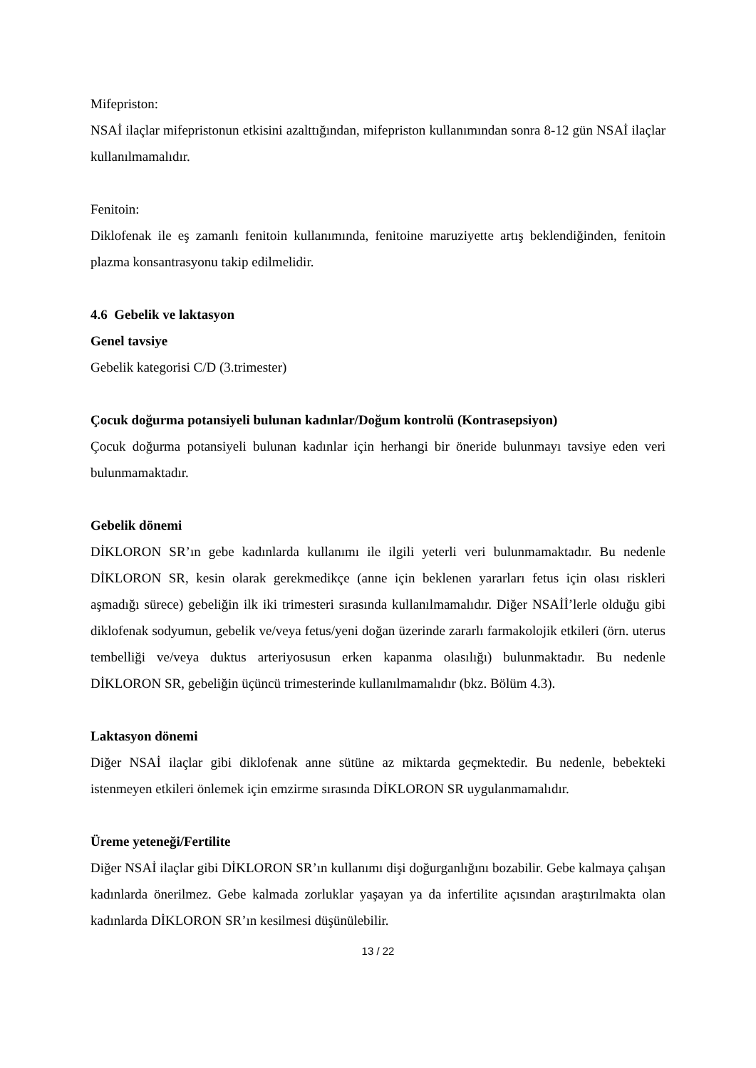Mifepriston:
NSAİ ilaçlar mifepristonun etkisini azalttığından, mifepriston kullanımından sonra 8-12 gün NSAİ ilaçlar kullanılmamalıdır.
Fenitoin:
Diklofenak ile eş zamanlı fenitoin kullanımında, fenitoine maruziyette artış beklendiğinden, fenitoin plazma konsantrasyonu takip edilmelidir.
4.6 Gebelik ve laktasyon
Genel tavsiye
Gebelik kategorisi C/D (3.trimester)
Çocuk doğurma potansiyeli bulunan kadınlar/Doğum kontrolü (Kontrasepsiyon)
Çocuk doğurma potansiyeli bulunan kadınlar için herhangi bir öneride bulunmayı tavsiye eden veri bulunmamaktadır.
Gebelik dönemi
DİKLORON SR’ın gebe kadınlarda kullanımı ile ilgili yeterli veri bulunmamaktadır. Bu nedenle DİKLORON SR, kesin olarak gerekmedikçe (anne için beklenen yararları fetus için olası riskleri aşmadığı sürece) gebeliğin ilk iki trimesteri sırasında kullanılmamalıdır. Diğer NSAİİ’lerle olduğu gibi diklofenak sodyumun, gebelik ve/veya fetus/yeni doğan üzerinde zararlı farmakolojik etkileri (örn. uterus tembelliği ve/veya duktus arteriyosusun erken kapanma olasılığı) bulunmaktadır. Bu nedenle DİKLORON SR, gebeliğin üçüncü trimesterinde kullanılmamalıdır (bkz. Bölüm 4.3).
Laktasyon dönemi
Diğer NSAİ ilaçlar gibi diklofenak anne sütüne az miktarda geçmektedir. Bu nedenle, bebekteki istenmeyen etkileri önlemek için emzirme sırasında DİKLORON SR uygulanmamalıdır.
Üreme yeteneği/Fertilite
Diğer NSAİ ilaçlar gibi DİKLORON SR’ın kullanımı dişi doğurganlığını bozabilir. Gebe kalmaya çalışan kadınlarda önerilmez. Gebe kalmada zorluklar yaşayan ya da infertilite açısından araştırılmakta olan kadınlarda DİKLORON SR’ın kesilmesi düşünülebilir.
13 / 22